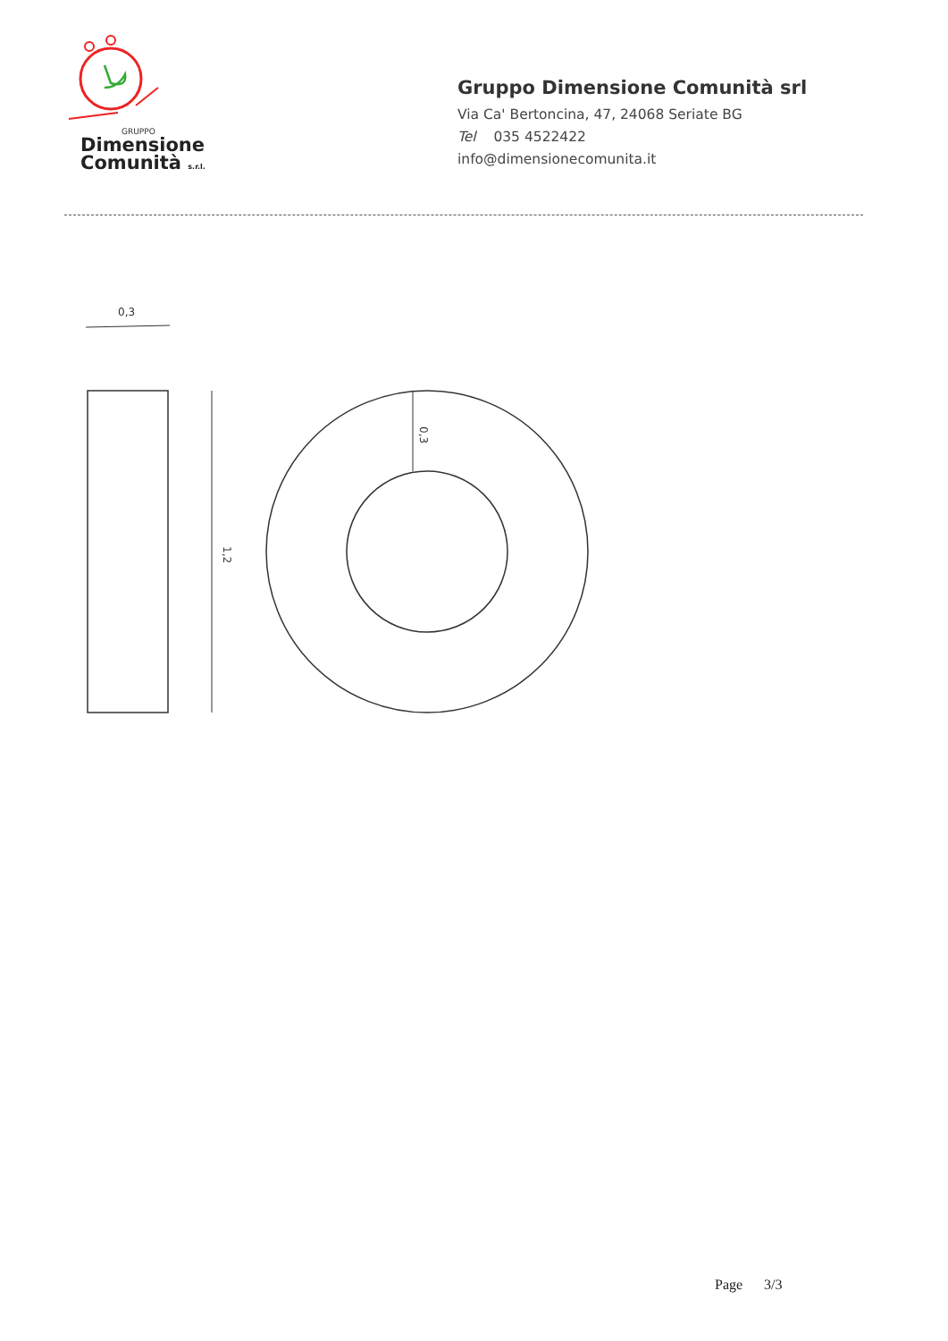GRUPPO
Dimensione
Comunità s.r.l.
Gruppo Dimensione Comunità srl
Via Ca' Bertoncina, 47, 24068 Seriate BG
Tel 035 4522422
info@dimensionecomunita.it
0,3
1,2
0,3
Page 3/3